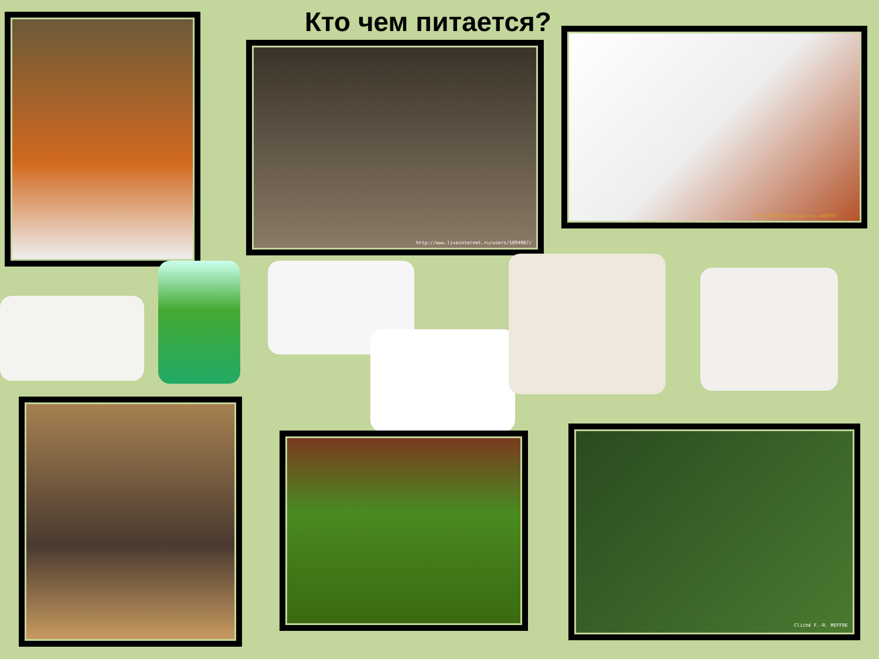Кто чем питается?
http://www.liveinternet.ru/users/1894087/
NaturePhotography.org.ua@2007
Cliché F.-R. MEFFRE